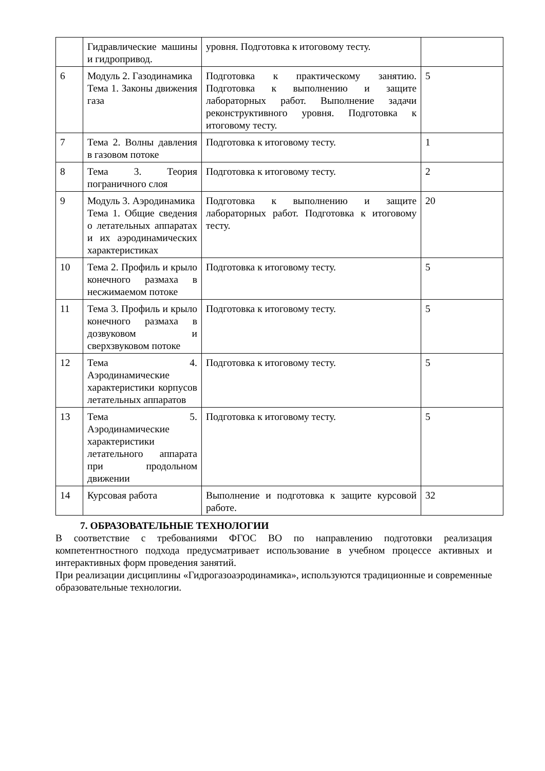| | Гидравлические машины и гидропривод. | уровня. Подготовка к итоговому тесту. | |
| 6 | Модуль 2. Газодинамика Тема 1. Законы движения газа | Подготовка к практическому занятию. Подготовка к выполнению и защите лабораторных работ. Выполнение задачи реконструктивного уровня. Подготовка к итоговому тесту. | 5 |
| 7 | Тема 2. Волны давления в газовом потоке | Подготовка к итоговому тесту. | 1 |
| 8 | Тема 3. Теория пограничного слоя | Подготовка к итоговому тесту. | 2 |
| 9 | Модуль 3. Аэродинамика Тема 1. Общие сведения о летательных аппаратах и их аэродинамических характеристиках | Подготовка к выполнению и защите лабораторных работ. Подготовка к итоговому тесту. | 20 |
| 10 | Тема 2. Профиль и крыло конечного размаха в несжимаемом потоке | Подготовка к итоговому тесту. | 5 |
| 11 | Тема 3. Профиль и крыло конечного размаха в дозвуковом и сверхзвуковом потоке | Подготовка к итоговому тесту. | 5 |
| 12 | Тема 4. Аэродинамические характеристики корпусов летательных аппаратов | Подготовка к итоговому тесту. | 5 |
| 13 | Тема 5. Аэродинамические характеристики летательного аппарата при продольном движении | Подготовка к итоговому тесту. | 5 |
| 14 | Курсовая работа | Выполнение и подготовка к защите курсовой работе. | 32 |
7. ОБРАЗОВАТЕЛЬНЫЕ ТЕХНОЛОГИИ
В соответствие с требованиями ФГОС ВО по направлению подготовки реализация компетентностного подхода предусматривает использование в учебном процессе активных и интерактивных форм проведения занятий.
При реализации дисциплины «Гидрогазоаэродинамика», используются традиционные и современные образовательные технологии.